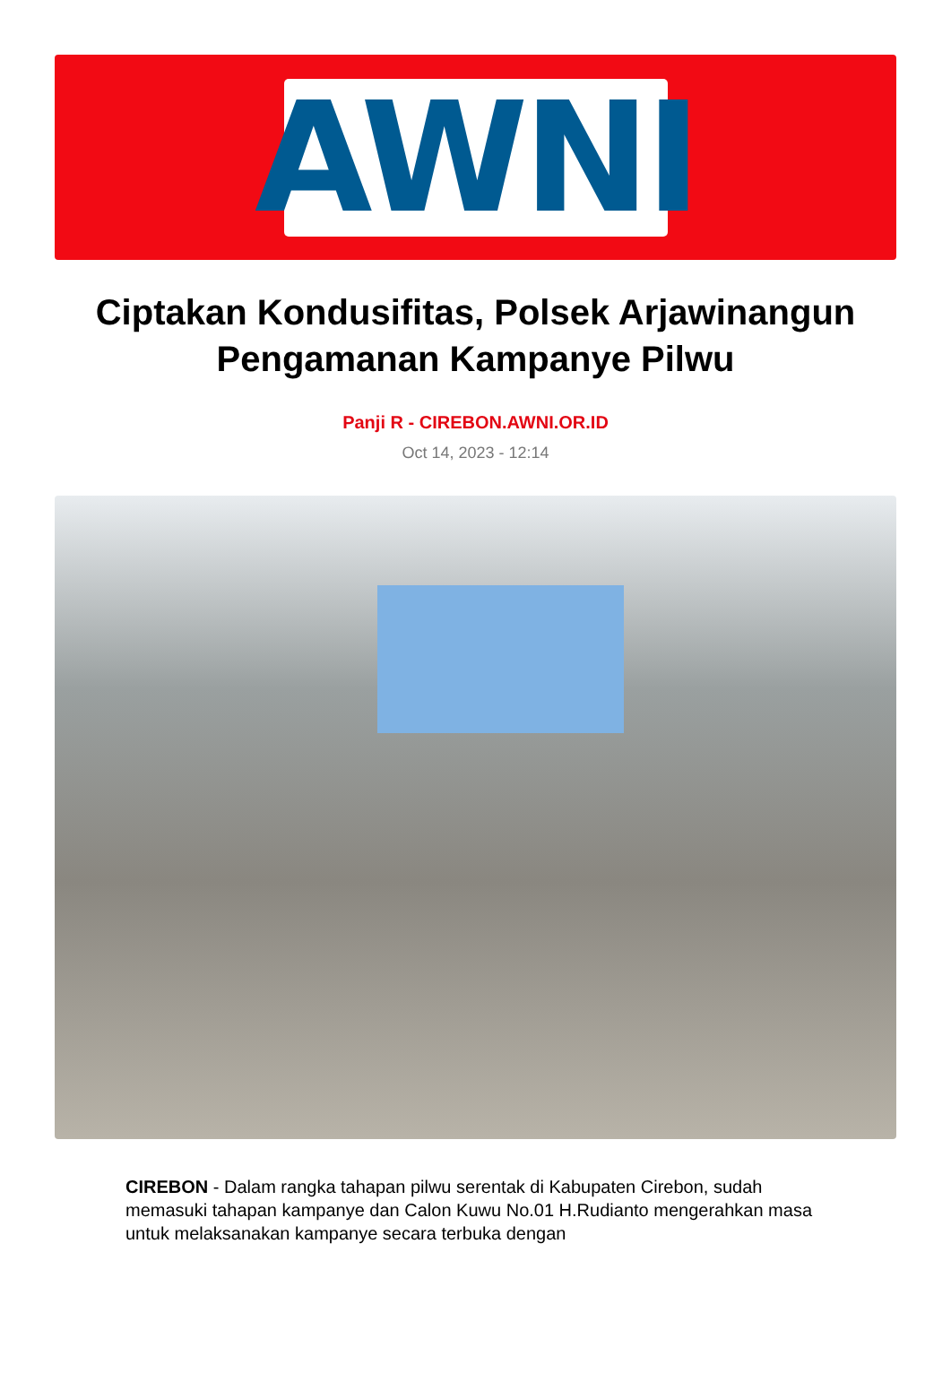AWNI
Ciptakan Kondusifitas, Polsek Arjawinangun Pengamanan Kampanye Pilwu
Panji R - CIREBON.AWNI.OR.ID
Oct 14, 2023 - 12:14
CIREBON - Dalam rangka tahapan pilwu serentak di Kabupaten Cirebon, sudah memasuki tahapan kampanye dan Calon Kuwu No.01 H.Rudianto mengerahkan masa untuk melaksanakan kampanye secara terbuka dengan